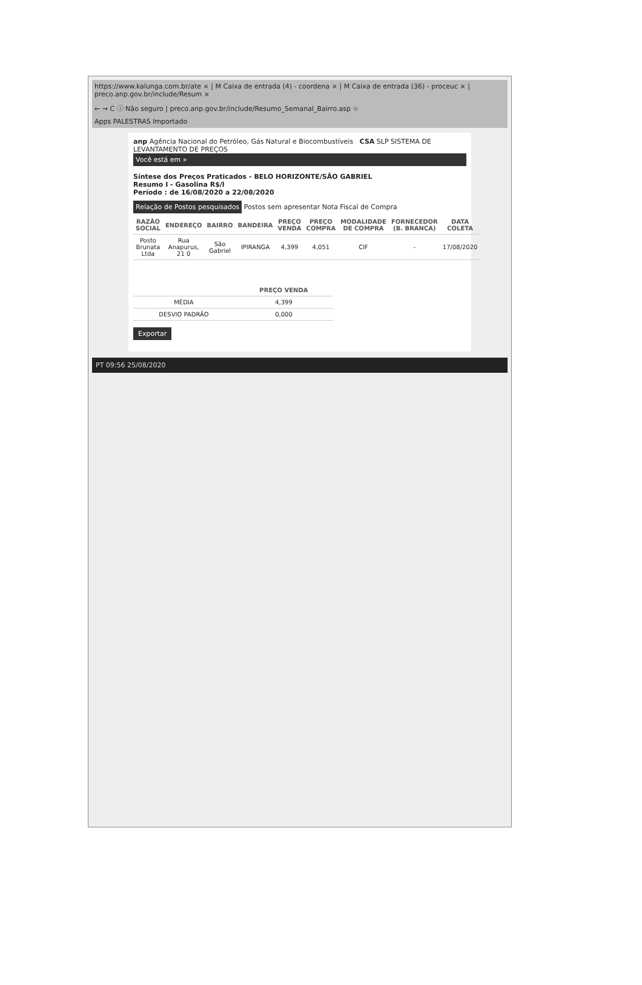https://www.kalunga.com.br/ate × | M Caixa de entrada (4) - coordena × | M Caixa de entrada (36) - proceuc × | preco.anp.gov.br/include/Resum ×
← → C ⓘ Não seguro | preco.anp.gov.br/include/Resumo_Semanal_Bairro.asp ☆
Apps PALESTRAS Importado
anp Agência Nacional do Petróleo, Gás Natural e Biocombustíveis CSA SLP SISTEMA DE LEVANTAMENTO DE PREÇOS
Você está em »
Síntese dos Preços Praticados - BELO HORIZONTE/SÃO GABRIEL
Resumo I - Gasolina R$/l
Período : de 16/08/2020 a 22/08/2020
Relação de Postos pesquisados Postos sem apresentar Nota Fiscal de Compra
| RAZÃO SOCIAL | ENDEREÇO | BAIRRO | BANDEIRA | PREÇO VENDA | PREÇO COMPRA | MODALIDADE DE COMPRA | FORNECEDOR (B. BRANCA) | DATA COLETA |
| --- | --- | --- | --- | --- | --- | --- | --- | --- |
| Posto Brunata Ltda | Rua Anapurus, 21 0 | São Gabriel | IPIRANGA | 4,399 | 4,051 | CIF | - | 17/08/2020 |
| | PREÇO VENDA |
| --- | --- |
| MÉDIA | 4,399 |
| DESVIO PADRÃO | 0,000 |
Exportar
PT 09:56 25/08/2020